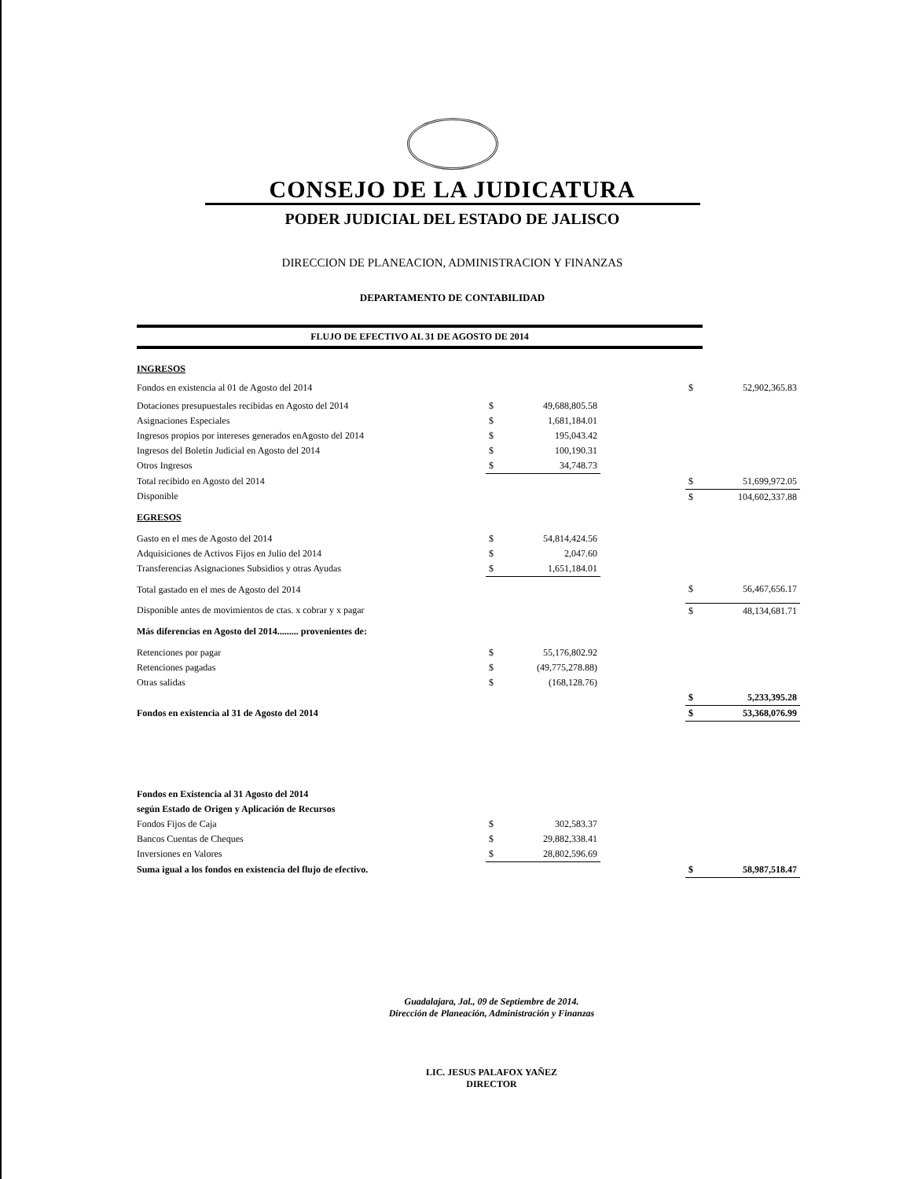CONSEJO DE LA JUDICATURA
PODER JUDICIAL DEL ESTADO DE JALISCO
DIRECCION DE PLANEACION, ADMINISTRACION Y FINANZAS
DEPARTAMENTO DE CONTABILIDAD
FLUJO DE EFECTIVO AL 31 DE AGOSTO DE 2014
| INGRESOS | | | | | |
| Fondos en existencia al 01 de Agosto del 2014 | | | | $ | 52,902,365.83 |
| Dotaciones presupuestales recibidas en Agosto del 2014 | $ | 49,688,805.58 | | | |
| Asignaciones Especiales | $ | 1,681,184.01 | | | |
| Ingresos propios por intereses generados enAgosto del 2014 | $ | 195,043.42 | | | |
| Ingresos del Boletín Judicial en Agosto del 2014 | $ | 100,190.31 | | | |
| Otros Ingresos | $ | 34,748.73 | | | |
| Total recibido en Agosto del 2014 | | | | $ | 51,699,972.05 |
| Disponible | | | | $ | 104,602,337.88 |
| EGRESOS | | | | | |
| Gasto en el mes de Agosto del 2014 | $ | 54,814,424.56 | | | |
| Adquisiciones de Activos Fijos en Julio del 2014 | $ | 2,047.60 | | | |
| Transferencias Asignaciones Subsidios y otras Ayudas | $ | 1,651,184.01 | | | |
| Total gastado en el mes de Agosto del 2014 | | | | $ | 56,467,656.17 |
| Disponible antes de movimientos de ctas. x cobrar y x pagar | | | | $ | 48,134,681.71 |
| Más diferencias en Agosto del 2014......... provenientes de: | | | | | |
| Retenciones por pagar | $ | 55,176,802.92 | | | |
| Retenciones pagadas | $ | (49,775,278.88) | | | |
| Otras salidas | $ | (168,128.76) | | | |
| | | | | $ | 5,233,395.28 |
| Fondos en existencia al 31 de Agosto del 2014 | | | | $ | 53,368,076.99 |
| Fondos en Existencia al 31 Agosto del 2014 | | | | | |
| según Estado de Origen y Aplicación de Recursos | | | | | |
| Fondos Fijos de Caja | $ | 302,583.37 | | | |
| Bancos Cuentas de Cheques | $ | 29,882,338.41 | | | |
| Inversiones en Valores | $ | 28,802,596.69 | | | |
| Suma igual a los fondos en existencia del flujo de efectivo. | | | | $ | 58,987,518.47 |
Guadalajara, Jal., 09 de Septiembre de 2014.
Dirección de Planeación, Administración y Finanzas
LIC. JESUS PALAFOX YAÑEZ
DIRECTOR